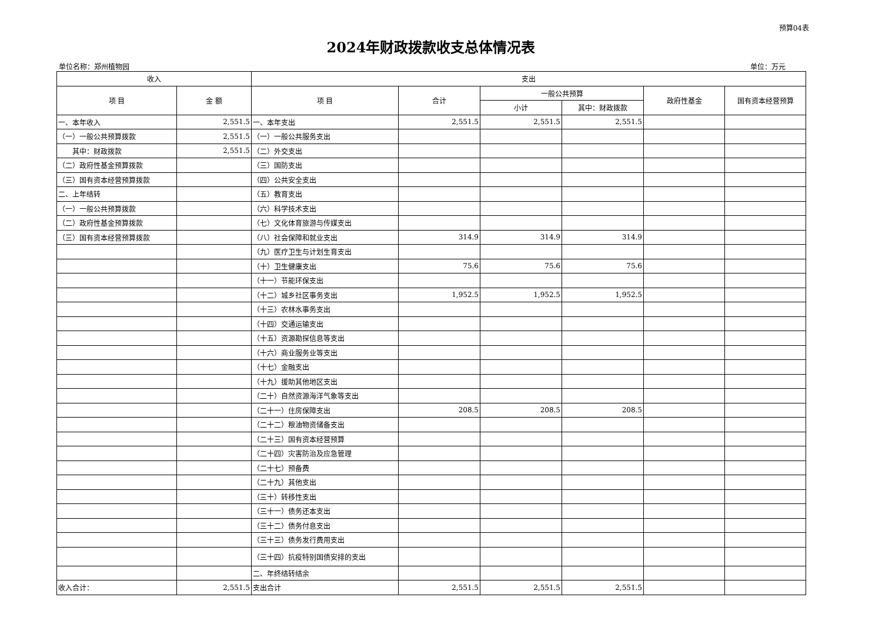预算04表
2024年财政拨款收支总体情况表
单位名称：郑州植物园 单位：万元
| 收入 | | 支出 | | | | | |
| --- | --- | --- | --- | --- | --- | --- | --- |
| 项 目 | 金 额 | 项 目 | 合计 | 一般公共预算 | | 政府性基金 | 国有资本经营预算 |
| | | | | 小计 | 其中：财政拨款 | | |
| 一、本年收入 | 2,551.5 | 一、本年支出 | 2,551.5 | 2,551.5 | 2,551.5 | | |
| （一）一般公共预算拨款 | 2,551.5 | （一）一般公共服务支出 | | | | | |
| 其中：财政拨款 | 2,551.5 | （二）外交支出 | | | | | |
| （二）政府性基金预算拨款 | | （三）国防支出 | | | | | |
| （三）国有资本经营预算拨款 | | （四）公共安全支出 | | | | | |
| 二、上年结转 | | （五）教育支出 | | | | | |
| （一）一般公共预算拨款 | | （六）科学技术支出 | | | | | |
| （二）政府性基金预算拨款 | | （七）文化体育旅游与传媒支出 | | | | | |
| （三）国有资本经营预算拨款 | | （八）社会保障和就业支出 | 314.9 | 314.9 | 314.9 | | |
| | | （九）医疗卫生与计划生育支出 | | | | | |
| | | （十）卫生健康支出 | 75.6 | 75.6 | 75.6 | | |
| | | （十一）节能环保支出 | | | | | |
| | | （十二）城乡社区事务支出 | 1,952.5 | 1,952.5 | 1,952.5 | | |
| | | （十三）农林水事务支出 | | | | | |
| | | （十四）交通运输支出 | | | | | |
| | | （十五）资源勘探信息等支出 | | | | | |
| | | （十六）商业服务业等支出 | | | | | |
| | | （十七）金融支出 | | | | | |
| | | （十九）援助其他地区支出 | | | | | |
| | | （二十）自然资源海洋气象等支出 | | | | | |
| | | （二十一）住房保障支出 | 208.5 | 208.5 | 208.5 | | |
| | | （二十二）粮油物资储备支出 | | | | | |
| | | （二十三）国有资本经营预算 | | | | | |
| | | （二十四）灾害防治及应急管理 | | | | | |
| | | （二十七）预备费 | | | | | |
| | | （二十九）其他支出 | | | | | |
| | | （三十）转移性支出 | | | | | |
| | | （三十一）债务还本支出 | | | | | |
| | | （三十二）债务付息支出 | | | | | |
| | | （三十三）债务发行费用支出 | | | | | |
| | | （三十四）抗疫特别国债安排的支出 | | | | | |
| | | 二、年终结转结余 | | | | | |
| 收入合计： | 2,551.5 | 支出合计 | 2,551.5 | 2,551.5 | 2,551.5 | | |